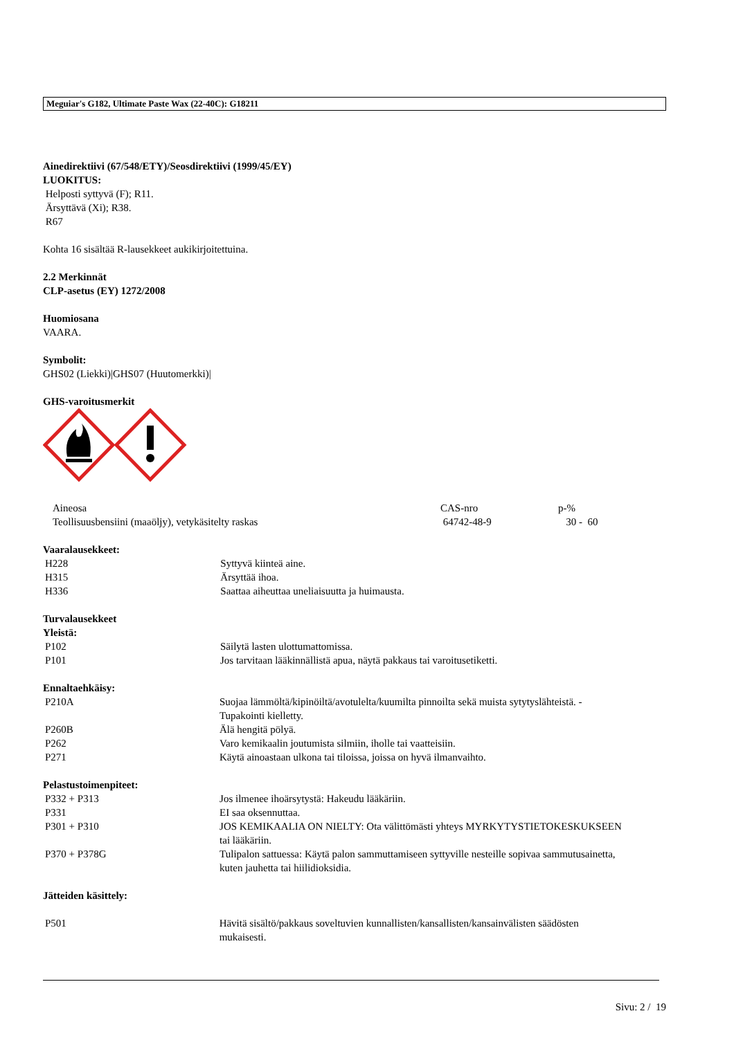Meguiar's G182, Ultimate Paste Wax (22-40C): G18211
Ainedirektiivi (67/548/ETY)/Seosdirektiivi (1999/45/EY)
LUOKITUS:
Helposti syttyvä (F); R11.
Ärsyttävä (Xi); R38.
R67
Kohta 16 sisältää R-lausekkeet aukikirjoitettuina.
2.2 Merkinnät
CLP-asetus (EY) 1272/2008
Huomiosana
VAARA.
Symbolit:
GHS02 (Liekki)|GHS07 (Huutomerkki)|
GHS-varoitusmerkit
| Aineosa | CAS-nro | p-% |
| Teollisuusbensiini (maaöljy), vetykäsitelty raskas | 64742-48-9 | 30 - 60 |
Vaaralausekkeet:
| H228 | Syttyvä kiinteä aine. |
| H315 | Ärsyttää ihoa. |
| H336 | Saattaa aiheuttaa uneliaisuutta ja huimausta. |
Turvalausekkeet
Yleistä:
| P102 | Säilytä lasten ulottumattomissa. |
| P101 | Jos tarvitaan lääkinnällistä apua, näytä pakkaus tai varoitusetiketti. |
Ennaltaehkäisy:
| P210A | Suojaa lämmöltä/kipinöiltä/avotulelta/kuumilta pinnoilta sekä muista sytytyslähteistä. - Tupakointi kielletty. |
| P260B | Älä hengitä pölyä. |
| P262 | Varo kemikaalin joutumista silmiin, iholle tai vaatteisiin. |
| P271 | Käytä ainoastaan ulkona tai tiloissa, joissa on hyvä ilmanvaihto. |
Pelastustoimenpiteet:
| P332 + P313 | Jos ilmenee ihoärsytystä: Hakeudu lääkäriin. |
| P331 | EI saa oksennuttaa. |
| P301 + P310 | JOS KEMIKAALIA ON NIELTY: Ota välittömästi yhteys MYRKYTYSTIETOKESKUKSEEN tai lääkäriin. |
| P370 + P378G | Tulipalon sattuessa: Käytä palon sammuttamiseen syttyville nesteille sopivaa sammutusainetta, kuten jauhetta tai hiilidioksidia. |
Jätteiden käsittely:
| P501 | Hävitä sisältö/pakkaus soveltuvien kunnallisten/kansallisten/kansainvälisten säädösten mukaisesti. |
Sivu: 2 / 19